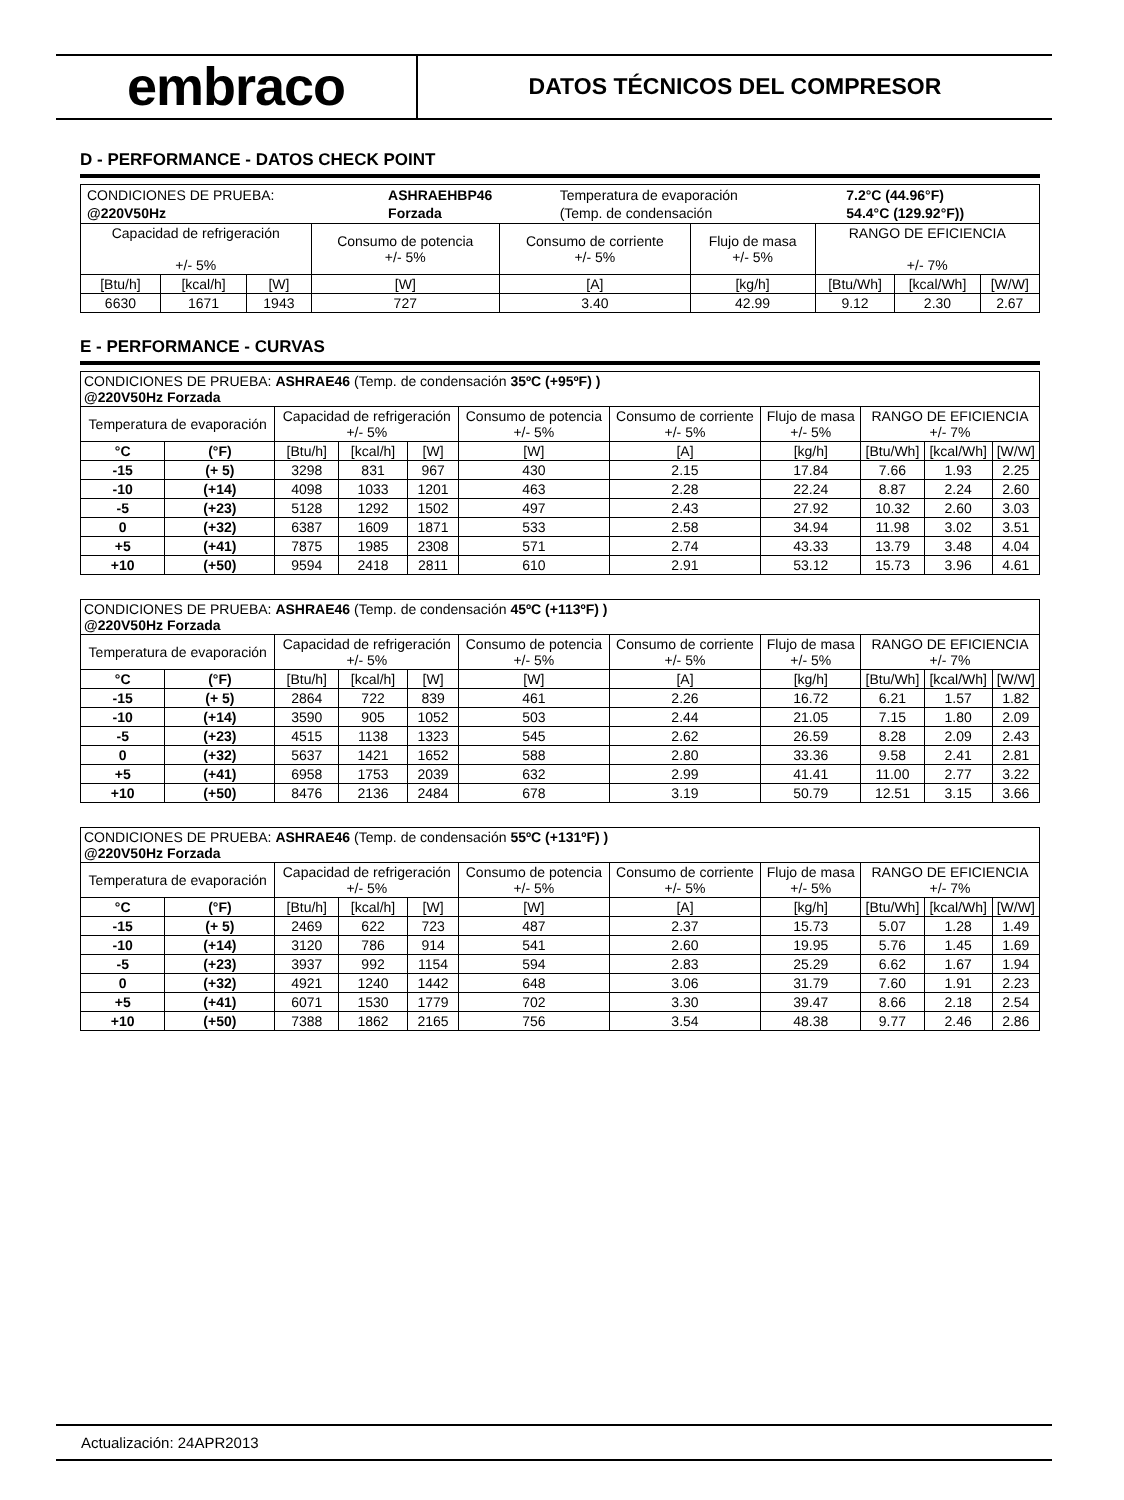embraco
DATOS TÉCNICOS DEL COMPRESOR
D - PERFORMANCE - DATOS CHECK POINT
| / CONDICIONES DE PRUEBA: / ASHRAEHBP46 / Temperatura de evaporación / 7.2°C (44.96°F) / / @220V50Hz / Forzada / (Temp. de condensación / 54.4°C (129.92°F)) / | | | | | | | | |
| Capacidad de refrigeración +/- 5% | | | Consumo de potencia +/- 5% | Consumo de corriente +/- 5% | Flujo de masa +/- 5% | RANGO DE EFICIENCIA +/- 7% | | |
| [Btu/h] | [kcal/h] | [W] | [W] | [A] | [kg/h] | [Btu/Wh] | [kcal/Wh] | [W/W] |
| 6630 | 1671 | 1943 | 727 | 3.40 | 42.99 | 9.12 | 2.30 | 2.67 |
E - PERFORMANCE - CURVAS
| CONDICIONES DE PRUEBA: ASHRAE46 (Temp. de condensación 35ºC (+95ºF) ) @220V50Hz Forzada | | | | | | | | | | |
| Temperatura de evaporación | | Capacidad de refrigeración +/- 5% | | | Consumo de potencia +/- 5% | Consumo de corriente +/- 5% | Flujo de masa +/- 5% | RANGO DE EFICIENCIA +/- 7% | | |
| °C | (°F) | [Btu/h] | [kcal/h] | [W] | [W] | [A] | [kg/h] | [Btu/Wh] | [kcal/Wh] | [W/W] |
| -15 | (+ 5) | 3298 | 831 | 967 | 430 | 2.15 | 17.84 | 7.66 | 1.93 | 2.25 |
| -10 | (+14) | 4098 | 1033 | 1201 | 463 | 2.28 | 22.24 | 8.87 | 2.24 | 2.60 |
| -5 | (+23) | 5128 | 1292 | 1502 | 497 | 2.43 | 27.92 | 10.32 | 2.60 | 3.03 |
| 0 | (+32) | 6387 | 1609 | 1871 | 533 | 2.58 | 34.94 | 11.98 | 3.02 | 3.51 |
| +5 | (+41) | 7875 | 1985 | 2308 | 571 | 2.74 | 43.33 | 13.79 | 3.48 | 4.04 |
| +10 | (+50) | 9594 | 2418 | 2811 | 610 | 2.91 | 53.12 | 15.73 | 3.96 | 4.61 |
| CONDICIONES DE PRUEBA: ASHRAE46 (Temp. de condensación 45ºC (+113ºF) ) @220V50Hz Forzada | | | | | | | | | | |
| Temperatura de evaporación | | Capacidad de refrigeración +/- 5% | | | Consumo de potencia +/- 5% | Consumo de corriente +/- 5% | Flujo de masa +/- 5% | RANGO DE EFICIENCIA +/- 7% | | |
| °C | (°F) | [Btu/h] | [kcal/h] | [W] | [W] | [A] | [kg/h] | [Btu/Wh] | [kcal/Wh] | [W/W] |
| -15 | (+ 5) | 2864 | 722 | 839 | 461 | 2.26 | 16.72 | 6.21 | 1.57 | 1.82 |
| -10 | (+14) | 3590 | 905 | 1052 | 503 | 2.44 | 21.05 | 7.15 | 1.80 | 2.09 |
| -5 | (+23) | 4515 | 1138 | 1323 | 545 | 2.62 | 26.59 | 8.28 | 2.09 | 2.43 |
| 0 | (+32) | 5637 | 1421 | 1652 | 588 | 2.80 | 33.36 | 9.58 | 2.41 | 2.81 |
| +5 | (+41) | 6958 | 1753 | 2039 | 632 | 2.99 | 41.41 | 11.00 | 2.77 | 3.22 |
| +10 | (+50) | 8476 | 2136 | 2484 | 678 | 3.19 | 50.79 | 12.51 | 3.15 | 3.66 |
| CONDICIONES DE PRUEBA: ASHRAE46 (Temp. de condensación 55ºC (+131ºF) ) @220V50Hz Forzada | | | | | | | | | | |
| Temperatura de evaporación | | Capacidad de refrigeración +/- 5% | | | Consumo de potencia +/- 5% | Consumo de corriente +/- 5% | Flujo de masa +/- 5% | RANGO DE EFICIENCIA +/- 7% | | |
| °C | (°F) | [Btu/h] | [kcal/h] | [W] | [W] | [A] | [kg/h] | [Btu/Wh] | [kcal/Wh] | [W/W] |
| -15 | (+ 5) | 2469 | 622 | 723 | 487 | 2.37 | 15.73 | 5.07 | 1.28 | 1.49 |
| -10 | (+14) | 3120 | 786 | 914 | 541 | 2.60 | 19.95 | 5.76 | 1.45 | 1.69 |
| -5 | (+23) | 3937 | 992 | 1154 | 594 | 2.83 | 25.29 | 6.62 | 1.67 | 1.94 |
| 0 | (+32) | 4921 | 1240 | 1442 | 648 | 3.06 | 31.79 | 7.60 | 1.91 | 2.23 |
| +5 | (+41) | 6071 | 1530 | 1779 | 702 | 3.30 | 39.47 | 8.66 | 2.18 | 2.54 |
| +10 | (+50) | 7388 | 1862 | 2165 | 756 | 3.54 | 48.38 | 9.77 | 2.46 | 2.86 |
Actualización: 24APR2013